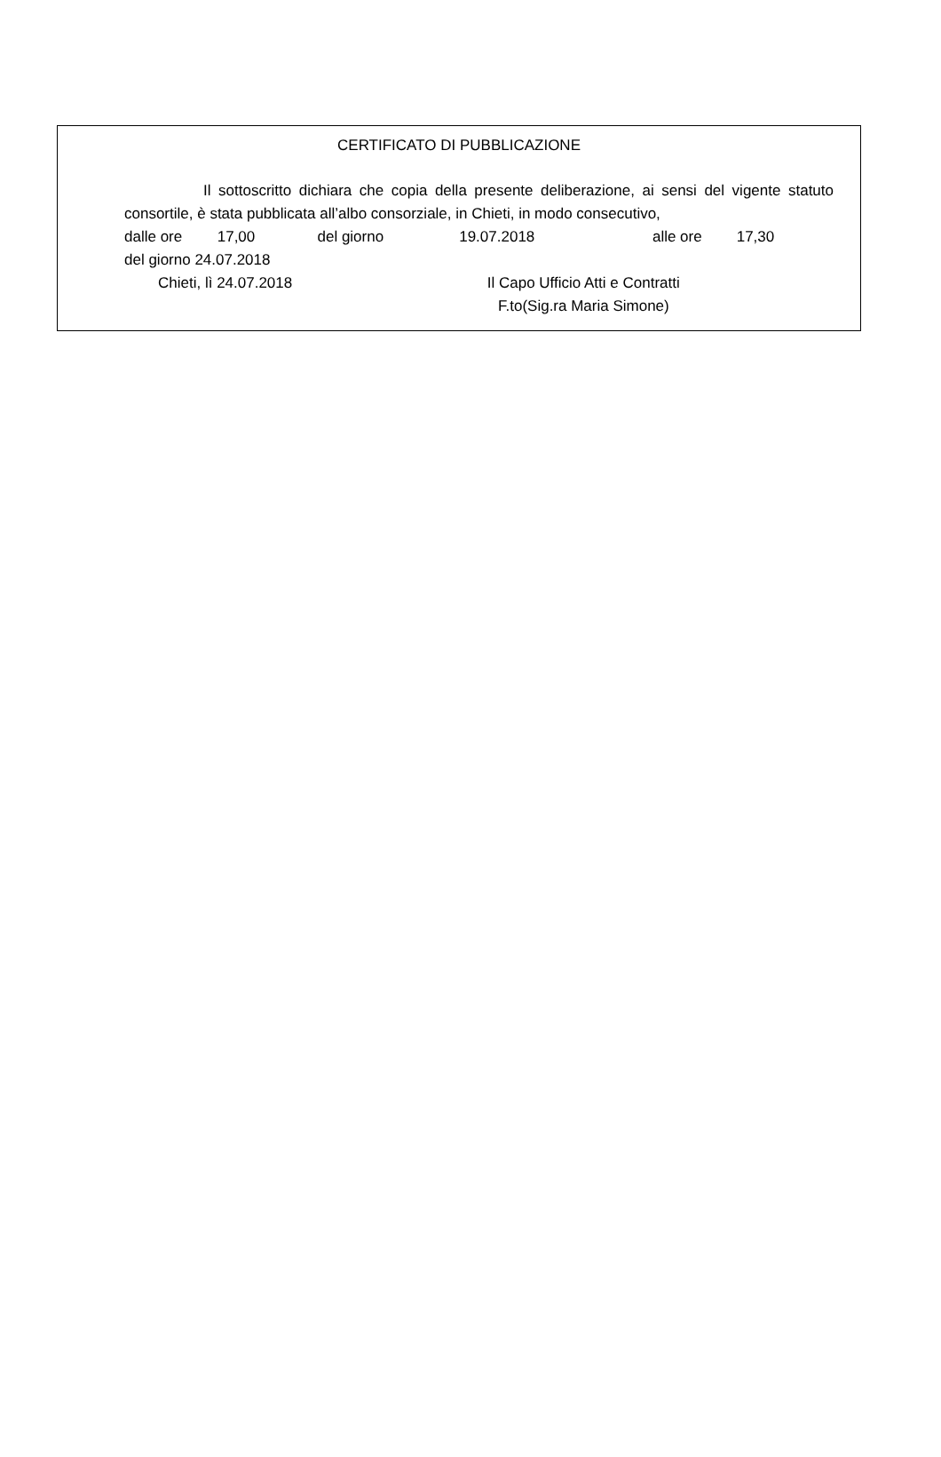CERTIFICATO DI PUBBLICAZIONE
Il sottoscritto dichiara che copia della presente deliberazione, ai sensi del vigente statuto consortile, è stata pubblicata all’albo consorziale, in Chieti, in modo consecutivo,
dalle ore 17,00 del giorno 19.07.2018 alle ore 17,30
del giorno 24.07.2018
Chieti, lì 24.07.2018 Il Capo Ufficio Atti e Contratti
F.to(Sig.ra Maria Simone)